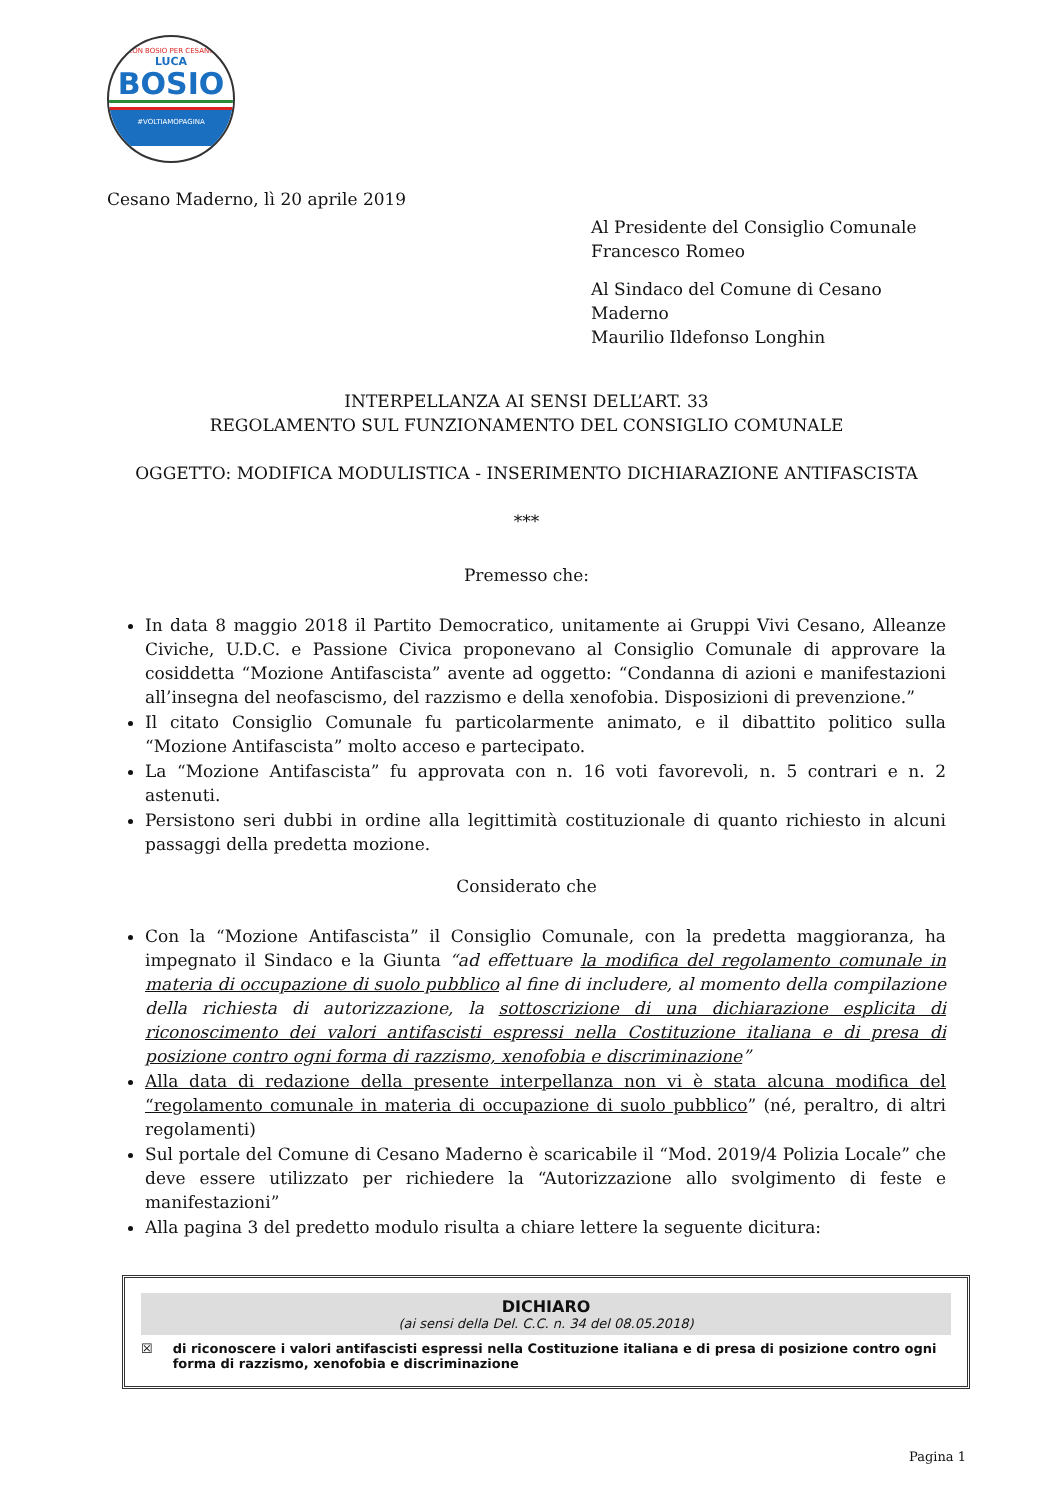CON BOSIO PER CESANO
LUCA
BOSIO
#VOLTIAMOPAGINA
Cesano Maderno, lì 20 aprile 2019
Al Presidente del Consiglio Comunale
Francesco Romeo
Al Sindaco del Comune di Cesano Maderno
Maurilio Ildefonso Longhin
INTERPELLANZA AI SENSI DELL’ART. 33
REGOLAMENTO SUL FUNZIONAMENTO DEL CONSIGLIO COMUNALE
OGGETTO: MODIFICA MODULISTICA - INSERIMENTO DICHIARAZIONE ANTIFASCISTA
***
Premesso che:
In data 8 maggio 2018 il Partito Democratico, unitamente ai Gruppi Vivi Cesano, Alleanze Civiche, U.D.C. e Passione Civica proponevano al Consiglio Comunale di approvare la cosiddetta “Mozione Antifascista” avente ad oggetto: “Condanna di azioni e manifestazioni all’insegna del neofascismo, del razzismo e della xenofobia. Disposizioni di prevenzione.”
Il citato Consiglio Comunale fu particolarmente animato, e il dibattito politico sulla “Mozione Antifascista” molto acceso e partecipato.
La “Mozione Antifascista” fu approvata con n. 16 voti favorevoli, n. 5 contrari e n. 2 astenuti.
Persistono seri dubbi in ordine alla legittimità costituzionale di quanto richiesto in alcuni passaggi della predetta mozione.
Considerato che
Con la “Mozione Antifascista” il Consiglio Comunale, con la predetta maggioranza, ha impegnato il Sindaco e la Giunta “ad effettuare la modifica del regolamento comunale in materia di occupazione di suolo pubblico al fine di includere, al momento della compilazione della richiesta di autorizzazione, la sottoscrizione di una dichiarazione esplicita di riconoscimento dei valori antifascisti espressi nella Costituzione italiana e di presa di posizione contro ogni forma di razzismo, xenofobia e discriminazione”
Alla data di redazione della presente interpellanza non vi è stata alcuna modifica del “regolamento comunale in materia di occupazione di suolo pubblico” (né, peraltro, di altri regolamenti)
Sul portale del Comune di Cesano Maderno è scaricabile il “Mod. 2019/4 Polizia Locale” che deve essere utilizzato per richiedere la “Autorizzazione allo svolgimento di feste e manifestazioni”
Alla pagina 3 del predetto modulo risulta a chiare lettere la seguente dicitura:
DICHIARO
(ai sensi della Del. C.C. n. 34 del 08.05.2018)
☒ di riconoscere i valori antifascisti espressi nella Costituzione italiana e di presa di posizione contro ogni forma di razzismo, xenofobia e discriminazione
Pagina 1